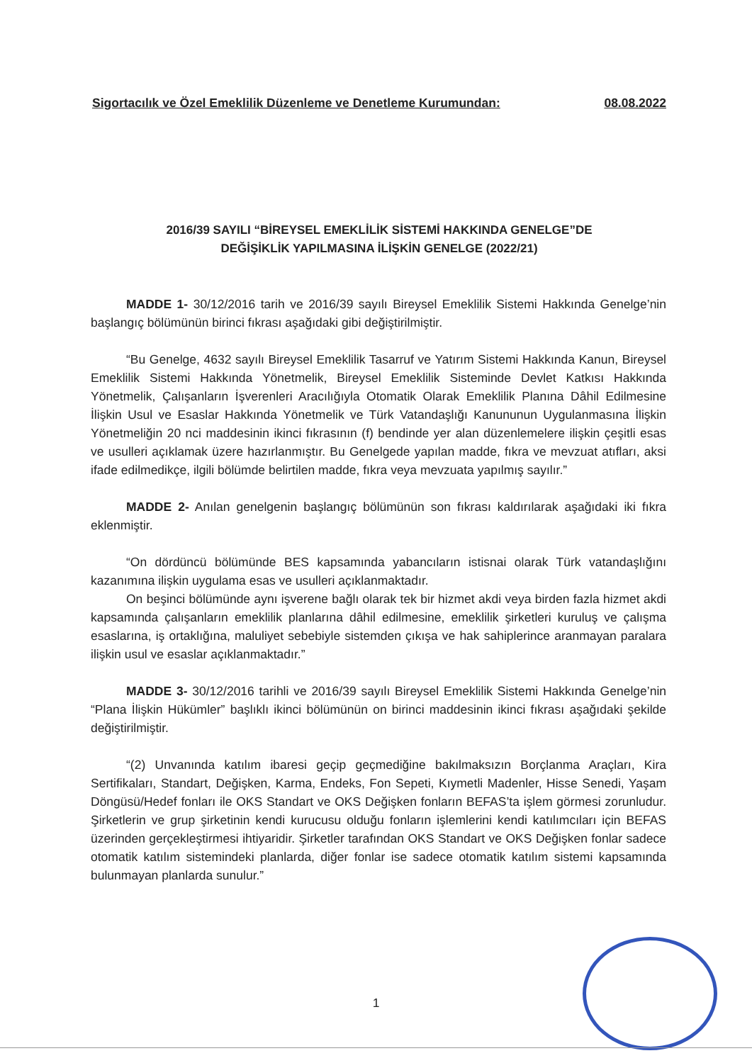Sigortacılık ve Özel Emeklilik Düzenleme ve Denetleme Kurumundan: 08.08.2022
2016/39 SAYILI “BİREYSEL EMEKLİLİK SİSTEMİ HAKKINDA GENELGE”DE
DEĞİŞİKLİK YAPILMASINA İLİŞKİN GENELGE (2022/21)
MADDE 1- 30/12/2016 tarih ve 2016/39 sayılı Bireysel Emeklilik Sistemi Hakkında Genelge’nin başlangıç bölümünün birinci fıkrası aşağıdaki gibi değiştirilmiştir.
“Bu Genelge, 4632 sayılı Bireysel Emeklilik Tasarruf ve Yatırım Sistemi Hakkında Kanun, Bireysel Emeklilik Sistemi Hakkında Yönetmelik, Bireysel Emeklilik Sisteminde Devlet Katkısı Hakkında Yönetmelik, Çalışanların İşverenleri Aracılığıyla Otomatik Olarak Emeklilik Planına Dâhil Edilmesine İlişkin Usul ve Esaslar Hakkında Yönetmelik ve Türk Vatandaşlığı Kanununun Uygulanmasına İlişkin Yönetmeliğin 20 nci maddesinin ikinci fıkrasının (f) bendinde yer alan düzenlemelere ilişkin çeşitli esas ve usulleri açıklamak üzere hazırlanmıştır. Bu Genelgede yapılan madde, fıkra ve mevzuat atıfları, aksi ifade edilmedikçe, ilgili bölümde belirtilen madde, fıkra veya mevzuata yapılmış sayılır.”
MADDE 2- Anılan genelgenin başlangıç bölümünün son fıkrası kaldırılarak aşağıdaki iki fıkra eklenmiştir.
“On dördüncü bölümünde BES kapsamında yabancıların istisnai olarak Türk vatandaşlığını kazanımına ilişkin uygulama esas ve usulleri açıklanmaktadır.
On beşinci bölümünde aynı işverene bağlı olarak tek bir hizmet akdi veya birden fazla hizmet akdi kapsamında çalışanların emeklilik planlarına dâhil edilmesine, emeklilik şirketleri kuruluş ve çalışma esaslarına, iş ortaklığına, maluliyet sebebiyle sistemden çıkışa ve hak sahiplerince aranmayan paralara ilişkin usul ve esaslar açıklanmaktadır.”
MADDE 3- 30/12/2016 tarihli ve 2016/39 sayılı Bireysel Emeklilik Sistemi Hakkında Genelge’nin “Plana İlişkin Hükümler” başlıklı ikinci bölümünün on birinci maddesinin ikinci fıkrası aşağıdaki şekilde değiştirilmiştir.
“(2) Unvanında katılım ibaresi geçip geçmediğine bakılmaksızın Borçlanma Araçları, Kira Sertifikaları, Standart, Değişken, Karma, Endeks, Fon Sepeti, Kıymetli Madenler, Hisse Senedi, Yaşam Döngüsü/Hedef fonları ile OKS Standart ve OKS Değişken fonların BEFAS’ta işlem görmesi zorunludur. Şirketlerin ve grup şirketinin kendi kurucusu olduğu fonların işlemlerini kendi katılımcıları için BEFAS üzerinden gerçekleştirmesi ihtiyaridir. Şirketler tarafından OKS Standart ve OKS Değişken fonlar sadece otomatik katılım sistemindeki planlarda, diğer fonlar ise sadece otomatik katılım sistemi kapsamında bulunmayan planlarda sunulur.”
1